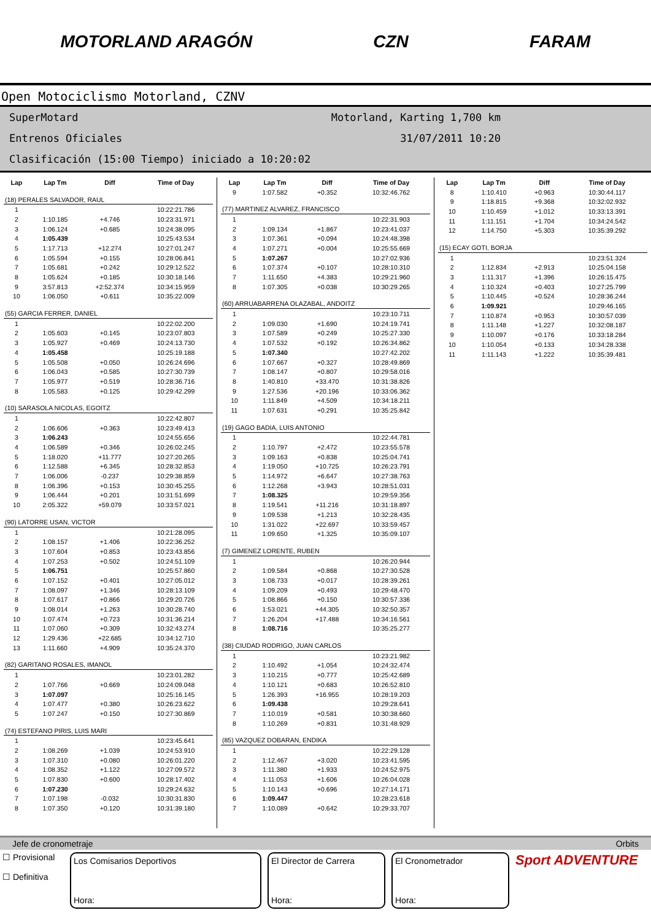MOTORLAND ARAGÓN CZN FARAM
Open Motociclismo Motorland, CZNV
SuperMotard Motorland, Karting 1,700 km
Entrenos Oficiales 31/07/2011 10:20
Clasificación (15:00 Tiempo) iniciado a 10:20:02
| Lap | Lap Tm | Diff | Time of Day |
| --- | --- | --- | --- |
| (18) PERALES SALVADOR, RAUL | | | |
| 1 | | | 10:22:21.786 |
| 2 | 1:10.185 | +4.746 | 10:23:31.971 |
| 3 | 1:06.124 | +0.685 | 10:24:38.095 |
| 4 | 1:05.439 | | 10:25:43.534 |
| 5 | 1:17.713 | +12.274 | 10:27:01.247 |
| 6 | 1:05.594 | +0.155 | 10:28:06.841 |
| 7 | 1:05.681 | +0.242 | 10:29:12.522 |
| 8 | 1:05.624 | +0.185 | 10:30:18.146 |
| 9 | 3:57.813 | +2:52.374 | 10:34:15.959 |
| 10 | 1:06.050 | +0.611 | 10:35:22.009 |
| (55) GARCIA FERRER, DANIEL | | | |
| 1 | | | 10:22:02.200 |
| 2 | 1:05.603 | +0.145 | 10:23:07.803 |
| 3 | 1:05.927 | +0.469 | 10:24:13.730 |
| 4 | 1:05.458 | | 10:25:19.188 |
| 5 | 1:05.508 | +0.050 | 10:26:24.696 |
| 6 | 1:06.043 | +0.585 | 10:27:30.739 |
| 7 | 1:05.977 | +0.519 | 10:28:36.716 |
| 8 | 1:05.583 | +0.125 | 10:29:42.299 |
| (10) SARASOLA NICOLAS, EGOITZ | | | |
| 1 | | | 10:22:42.807 |
| 2 | 1:06.606 | +0.363 | 10:23:49.413 |
| 3 | 1:06.243 | | 10:24:55.656 |
| 4 | 1:06.589 | +0.346 | 10:26:02.245 |
| 5 | 1:18.020 | +11.777 | 10:27:20.265 |
| 6 | 1:12.588 | +6.345 | 10:28:32.853 |
| 7 | 1:06.006 | -0.237 | 10:29:38.859 |
| 8 | 1:06.396 | +0.153 | 10:30:45.255 |
| 9 | 1:06.444 | +0.201 | 10:31:51.699 |
| 10 | 2:05.322 | +59.079 | 10:33:57.021 |
| (90) LATORRE USAN, VICTOR | | | |
| 1 | | | 10:21:28.095 |
| 2 | 1:08.157 | +1.406 | 10:22:36.252 |
| 3 | 1:07.604 | +0.853 | 10:23:43.856 |
| 4 | 1:07.253 | +0.502 | 10:24:51.109 |
| 5 | 1:06.751 | | 10:25:57.860 |
| 6 | 1:07.152 | +0.401 | 10:27:05.012 |
| 7 | 1:08.097 | +1.346 | 10:28:13.109 |
| 8 | 1:07.617 | +0.866 | 10:29:20.726 |
| 9 | 1:08.014 | +1.263 | 10:30:28.740 |
| 10 | 1:07.474 | +0.723 | 10:31:36.214 |
| 11 | 1:07.060 | +0.309 | 10:32:43.274 |
| 12 | 1:29.436 | +22.685 | 10:34:12.710 |
| 13 | 1:11.660 | +4.909 | 10:35:24.370 |
| (82) GARITANO ROSALES, IMANOL | | | |
| 1 | | | 10:23:01.282 |
| 2 | 1:07.766 | +0.669 | 10:24:09.048 |
| 3 | 1:07.097 | | 10:25:16.145 |
| 4 | 1:07.477 | +0.380 | 10:26:23.622 |
| 5 | 1:07.247 | +0.150 | 10:27:30.869 |
| (74) ESTEFANO PIRIS, LUIS MARI | | | |
| 1 | | | 10:23:45.641 |
| 2 | 1:08.269 | +1.039 | 10:24:53.910 |
| 3 | 1:07.310 | +0.080 | 10:26:01.220 |
| 4 | 1:08.352 | +1.122 | 10:27:09.572 |
| 5 | 1:07.830 | +0.600 | 10:28:17.402 |
| 6 | 1:07.230 | | 10:29:24.632 |
| 7 | 1:07.198 | -0.032 | 10:30:31.830 |
| 8 | 1:07.350 | +0.120 | 10:31:39.180 |
| Lap | Lap Tm | Diff | Time of Day |
| --- | --- | --- | --- |
| 9 | 1:07.582 | +0.352 | 10:32:46.762 |
| (77) MARTINEZ ALVAREZ, FRANCISCO | | | |
| 1 | | | 10:22:31.903 |
| 2 | 1:09.134 | +1.867 | 10:23:41.037 |
| 3 | 1:07.361 | +0.094 | 10:24:48.398 |
| 4 | 1:07.271 | +0.004 | 10:25:55.669 |
| 5 | 1:07.267 | | 10:27:02.936 |
| 6 | 1:07.374 | +0.107 | 10:28:10.310 |
| 7 | 1:11.650 | +4.383 | 10:29:21.960 |
| 8 | 1:07.305 | +0.038 | 10:30:29.265 |
| (60) ARRUABARRENA OLAZABAL, ANDOITZ | | | |
| 1 | | | 10:23:10.711 |
| 2 | 1:09.030 | +1.690 | 10:24:19.741 |
| 3 | 1:07.589 | +0.249 | 10:25:27.330 |
| 4 | 1:07.532 | +0.192 | 10:26:34.862 |
| 5 | 1:07.340 | | 10:27:42.202 |
| 6 | 1:07.667 | +0.327 | 10:28:49.869 |
| 7 | 1:08.147 | +0.807 | 10:29:58.016 |
| 8 | 1:40.810 | +33.470 | 10:31:38.826 |
| 9 | 1:27.536 | +20.196 | 10:33:06.362 |
| 10 | 1:11.849 | +4.509 | 10:34:18.211 |
| 11 | 1:07.631 | +0.291 | 10:35:25.842 |
| (19) GAGO BADIA, LUIS ANTONIO | | | |
| 1 | | | 10:22:44.781 |
| 2 | 1:10.797 | +2.472 | 10:23:55.578 |
| 3 | 1:09.163 | +0.838 | 10:25:04.741 |
| 4 | 1:19.050 | +10.725 | 10:26:23.791 |
| 5 | 1:14.972 | +6.647 | 10:27:38.763 |
| 6 | 1:12.268 | +3.943 | 10:28:51.031 |
| 7 | 1:08.325 | | 10:29:59.356 |
| 8 | 1:19.541 | +11.216 | 10:31:18.897 |
| 9 | 1:09.538 | +1.213 | 10:32:28.435 |
| 10 | 1:31.022 | +22.697 | 10:33:59.457 |
| 11 | 1:09.650 | +1.325 | 10:35:09.107 |
| (7) GIMENEZ LORENTE, RUBEN | | | |
| 1 | | | 10:26:20.944 |
| 2 | 1:09.584 | +0.868 | 10:27:30.528 |
| 3 | 1:08.733 | +0.017 | 10:28:39.261 |
| 4 | 1:09.209 | +0.493 | 10:29:48.470 |
| 5 | 1:08.866 | +0.150 | 10:30:57.336 |
| 6 | 1:53.021 | +44.305 | 10:32:50.357 |
| 7 | 1:26.204 | +17.488 | 10:34:16.561 |
| 8 | 1:08.716 | | 10:35:25.277 |
| (38) CIUDAD RODRIGO, JUAN CARLOS | | | |
| 1 | | | 10:23:21.982 |
| 2 | 1:10.492 | +1.054 | 10:24:32.474 |
| 3 | 1:10.215 | +0.777 | 10:25:42.689 |
| 4 | 1:10.121 | +0.683 | 10:26:52.810 |
| 5 | 1:26.393 | +16.955 | 10:28:19.203 |
| 6 | 1:09.438 | | 10:29:28.641 |
| 7 | 1:10.019 | +0.581 | 10:30:38.660 |
| 8 | 1:10.269 | +0.831 | 10:31:48.929 |
| (85) VAZQUEZ DOBARAN, ENDIKA | | | |
| 1 | | | 10:22:29.128 |
| 2 | 1:12.467 | +3.020 | 10:23:41.595 |
| 3 | 1:11.380 | +1.933 | 10:24:52.975 |
| 4 | 1:11.053 | +1.606 | 10:26:04.028 |
| 5 | 1:10.143 | +0.696 | 10:27:14.171 |
| 6 | 1:09.447 | | 10:28:23.618 |
| 7 | 1:10.089 | +0.642 | 10:29:33.707 |
| Lap | Lap Tm | Diff | Time of Day |
| --- | --- | --- | --- |
| 8 | 1:10.410 | +0.963 | 10:30:44.117 |
| 9 | 1:18.815 | +9.368 | 10:32:02.932 |
| 10 | 1:10.459 | +1.012 | 10:33:13.391 |
| 11 | 1:11.151 | +1.704 | 10:34:24.542 |
| 12 | 1:14.750 | +5.303 | 10:35:39.292 |
| (15) ECAY GOTI, BORJA | | | |
| 1 | | | 10:23:51.324 |
| 2 | 1:12.834 | +2.913 | 10:25:04.158 |
| 3 | 1:11.317 | +1.396 | 10:26:15.475 |
| 4 | 1:10.324 | +0.403 | 10:27:25.799 |
| 5 | 1:10.445 | +0.524 | 10:28:36.244 |
| 6 | 1:09.921 | | 10:29:46.165 |
| 7 | 1:10.874 | +0.953 | 10:30:57.039 |
| 8 | 1:11.148 | +1.227 | 10:32:08.187 |
| 9 | 1:10.097 | +0.176 | 10:33:18.284 |
| 10 | 1:10.054 | +0.133 | 10:34:28.338 |
| 11 | 1:11.143 | +1.222 | 10:35:39.481 |
Jefe de cronometraje Orbits
☐ Provisional
☐ Definitiva
Los Comisarios Deportivos
Hora:
El Director de Carrera
Hora:
El Cronometrador
Hora:
Sport ADVENTURE